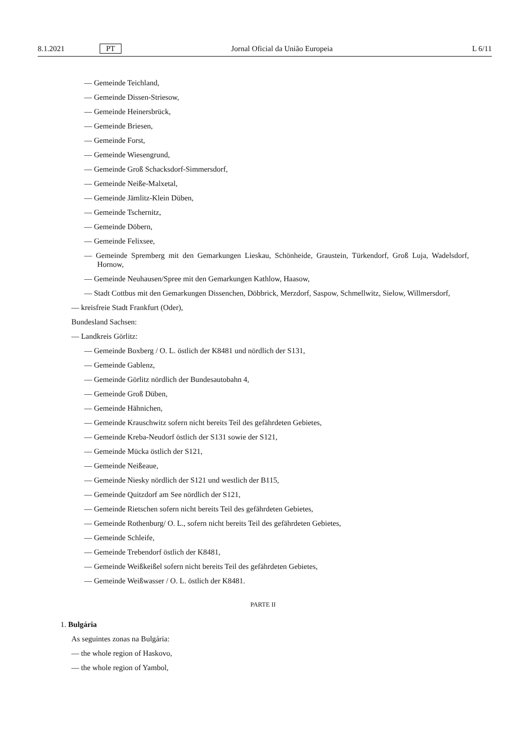8.1.2021 PT Jornal Oficial da União Europeia L 6/11
— Gemeinde Teichland,
— Gemeinde Dissen-Striesow,
— Gemeinde Heinersbrück,
— Gemeinde Briesen,
— Gemeinde Forst,
— Gemeinde Wiesengrund,
— Gemeinde Groß Schacksdorf-Simmersdorf,
— Gemeinde Neiße-Malxetal,
— Gemeinde Jämlitz-Klein Düben,
— Gemeinde Tschernitz,
— Gemeinde Döbern,
— Gemeinde Felixsee,
— Gemeinde Spremberg mit den Gemarkungen Lieskau, Schönheide, Graustein, Türkendorf, Groß Luja, Wadelsdorf, Hornow,
— Gemeinde Neuhausen/Spree mit den Gemarkungen Kathlow, Haasow,
— Stadt Cottbus mit den Gemarkungen Dissenchen, Döbbrick, Merzdorf, Saspow, Schmellwitz, Sielow, Willmersdorf,
— kreisfreie Stadt Frankfurt (Oder),
Bundesland Sachsen:
— Landkreis Görlitz:
— Gemeinde Boxberg / O. L. östlich der K8481 und nördlich der S131,
— Gemeinde Gablenz,
— Gemeinde Görlitz nördlich der Bundesautobahn 4,
— Gemeinde Groß Düben,
— Gemeinde Hähnichen,
— Gemeinde Krauschwitz sofern nicht bereits Teil des gefährdeten Gebietes,
— Gemeinde Kreba-Neudorf östlich der S131 sowie der S121,
— Gemeinde Mücka östlich der S121,
— Gemeinde Neißeaue,
— Gemeinde Niesky nördlich der S121 und westlich der B115,
— Gemeinde Quitzdorf am See nördlich der S121,
— Gemeinde Rietschen sofern nicht bereits Teil des gefährdeten Gebietes,
— Gemeinde Rothenburg/ O. L., sofern nicht bereits Teil des gefährdeten Gebietes,
— Gemeinde Schleife,
— Gemeinde Trebendorf östlich der K8481,
— Gemeinde Weißkeißel sofern nicht bereits Teil des gefährdeten Gebietes,
— Gemeinde Weißwasser / O. L. östlich der K8481.
PARTE II
1. Bulgária
As seguintes zonas na Bulgária:
— the whole region of Haskovo,
— the whole region of Yambol,